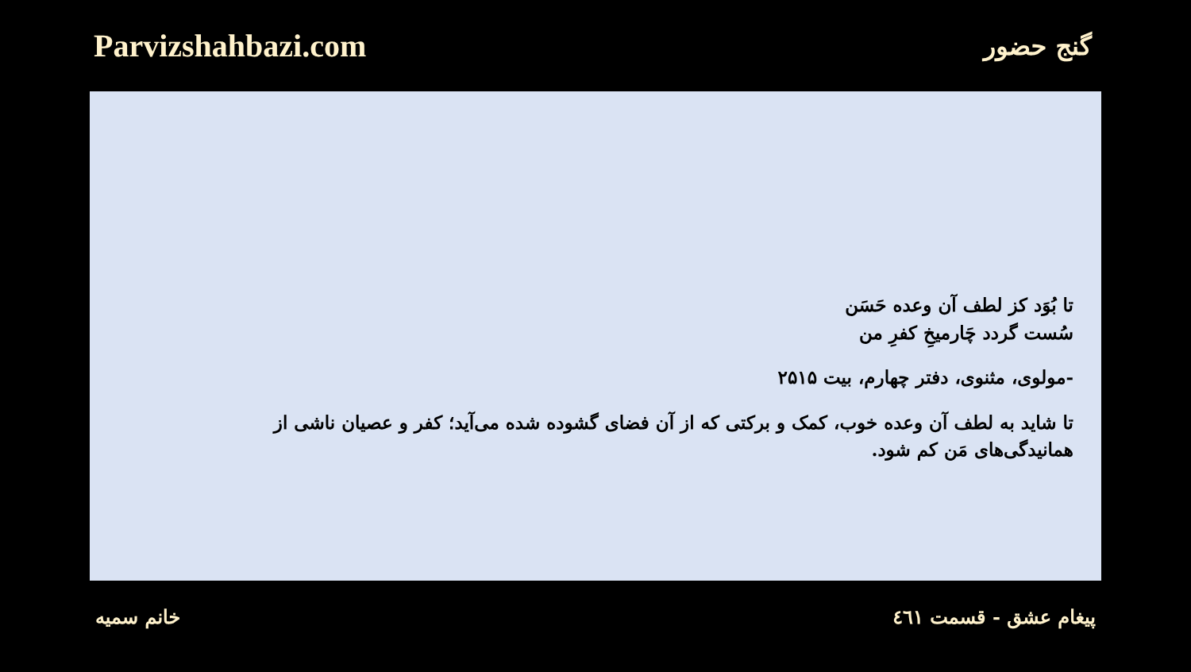Parvizshahbazi.com گنج حضور
تا بُوَد کز لطف آن وعده حَسَن
سُست گردد چَارمیخِ کفرِ من
-مولوی، مثنوی، دفتر چهارم، بیت ۲۵۱۵
تا شاید به لطف آن وعده خوب، کمک و برکتی که از آن فضای گشوده شده می‌آید؛ کفر و عصیان ناشی از همانیدگی‌های مَن کم شود.
پیغام عشق - قسمت ٤٦١ خانم سمیه